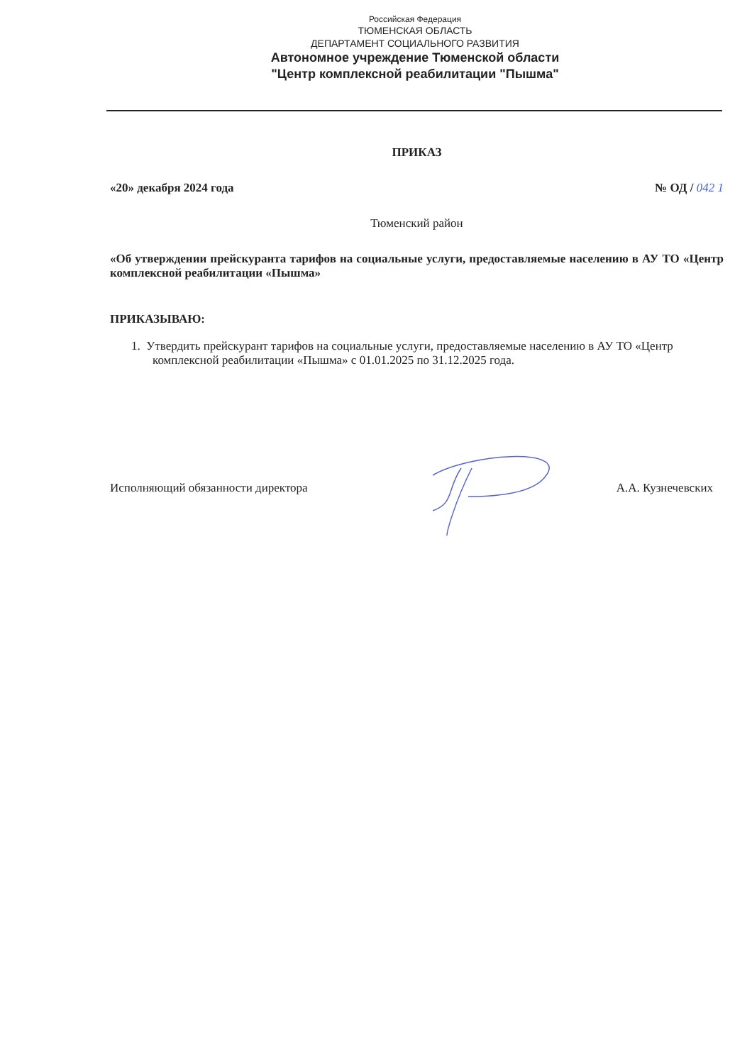Российская Федерация
ТЮМЕНСКАЯ ОБЛАСТЬ
ДЕПАРТАМЕНТ СОЦИАЛЬНОГО РАЗВИТИЯ
Автономное учреждение Тюменской области
"Центр комплексной реабилитации "Пышма"
ПРИКАЗ
«20» декабря 2024 года № ОД / 042 1
Тюменский район
«Об утверждении прейскуранта тарифов на социальные услуги, предоставляемые населению в АУ ТО «Центр комплексной реабилитации «Пышма»
ПРИКАЗЫВАЮ:
1. Утвердить прейскурант тарифов на социальные услуги, предоставляемые населению в АУ ТО «Центр комплексной реабилитации «Пышма» с 01.01.2025 по 31.12.2025 года.
Исполняющий обязанности директора А.А. Кузнечевских